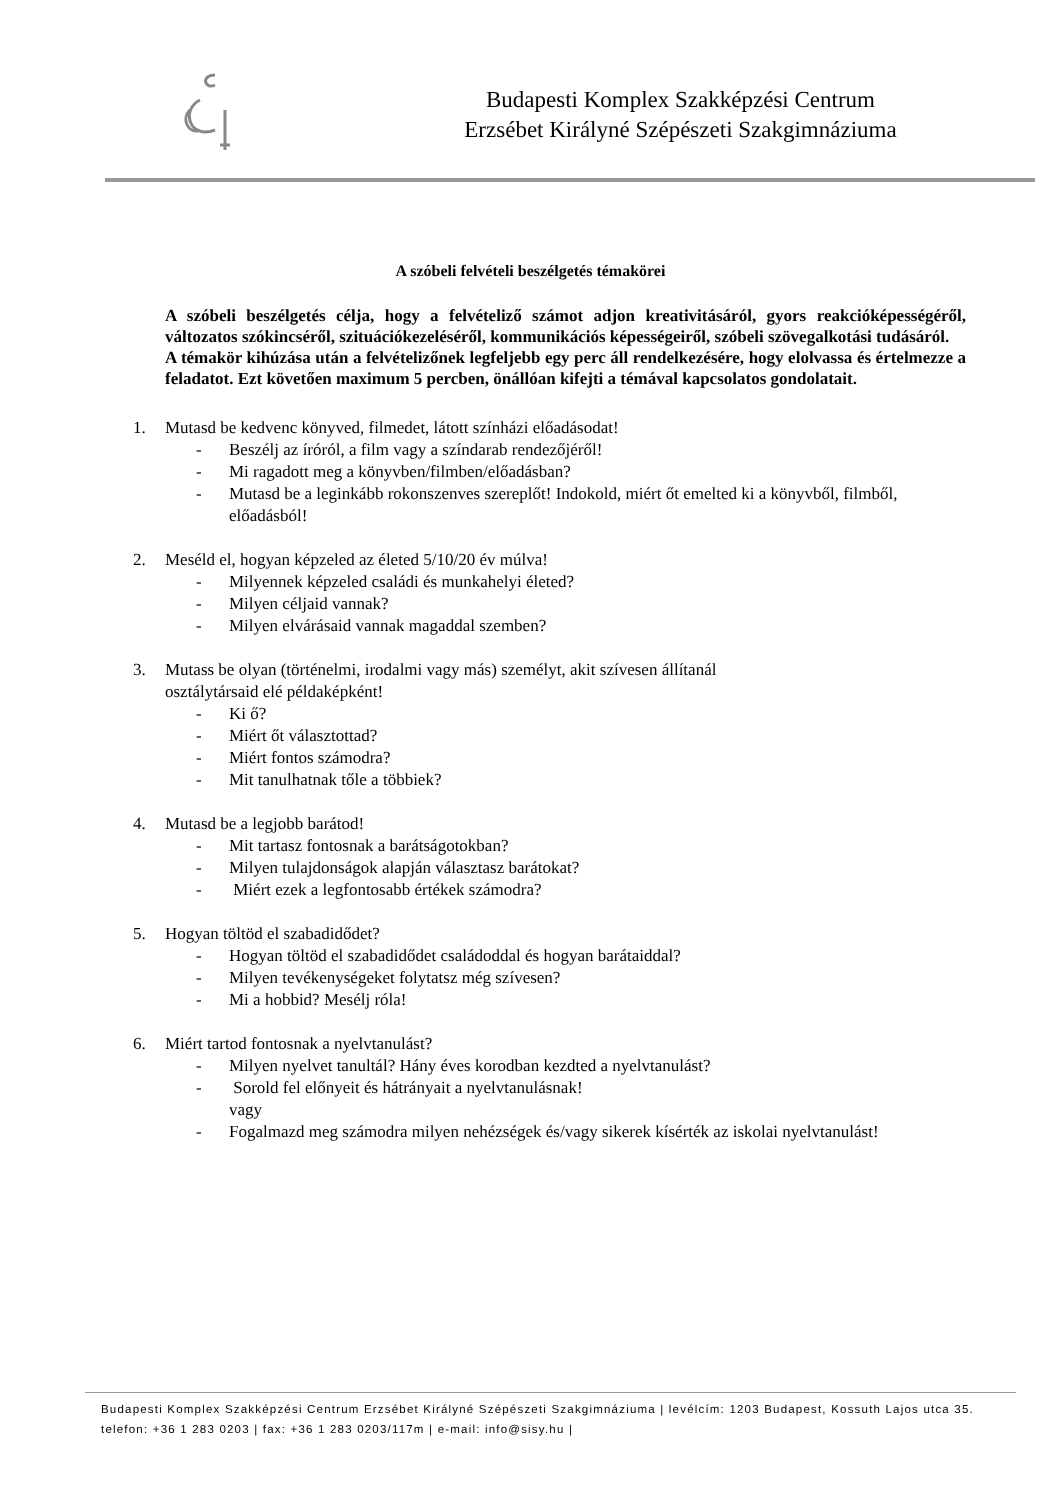Budapesti Komplex Szakképzési Centrum
Erzsébet Királyné Szépészeti Szakgimnáziuma
A szóbeli felvételi beszélgetés témakörei
A szóbeli beszélgetés célja, hogy a felvételiző számot adjon kreativitásáról, gyors reakcióképességéről, változatos szókincséről, szituációkezeléséről, kommunikációs képességeiről, szóbeli szövegalkotási tudásáról.
A témakör kihúzása után a felvételizőnek legfeljebb egy perc áll rendelkezésére, hogy elolvassa és értelmezze a feladatot. Ezt követően maximum 5 percben, önállóan kifejti a témával kapcsolatos gondolatait.
1. Mutasd be kedvenc könyved, filmedet, látott színházi előadásodat!
- Beszélj az íróról, a film vagy a színdarab rendezőjéről!
- Mi ragadott meg a könyvben/filmben/előadásban?
- Mutasd be a leginkább rokonszenves szereplőt! Indokold, miért őt emelted ki a könyvből, filmből, előadásból!
2. Meséld el, hogyan képzeled az életed 5/10/20 év múlva!
- Milyennek képzeled családi és munkahelyi életed?
- Milyen céljaid vannak?
- Milyen elvárásaid vannak magaddal szemben?
3. Mutass be olyan (történelmi, irodalmi vagy más) személyt, akit szívesen állítanál
osztálytársaid elé példaképként!
- Ki ő?
- Miért őt választottad?
- Miért fontos számodra?
- Mit tanulhatnak tőle a többiek?
4. Mutasd be a legjobb barátod!
- Mit tartasz fontosnak a barátságotokban?
- Milyen tulajdonságok alapján választasz barátokat?
- Miért ezek a legfontosabb értékek számodra?
5. Hogyan töltöd el szabadidődet?
- Hogyan töltöd el szabadidődet családoddal és hogyan barátaiddal?
- Milyen tevékenységeket folytatsz még szívesen?
- Mi a hobbid? Mesélj róla!
6. Miért tartod fontosnak a nyelvtanulást?
- Milyen nyelvet tanultál? Hány éves korodban kezdted a nyelvtanulást?
- Sorold fel előnyeit és hátrányait a nyelvtanulásnak!
vagy
- Fogalmazd meg számodra milyen nehézségek és/vagy sikerek kísérték az iskolai nyelvtanulást!
Budapesti Komplex Szakképzési Centrum Erzsébet Királyné Szépészeti Szakgimnáziuma | levélcím: 1203 Budapest, Kossuth Lajos utca 35. telefon: +36 1 283 0203 | fax: +36 1 283 0203/117m | e-mail: info@sisy.hu |